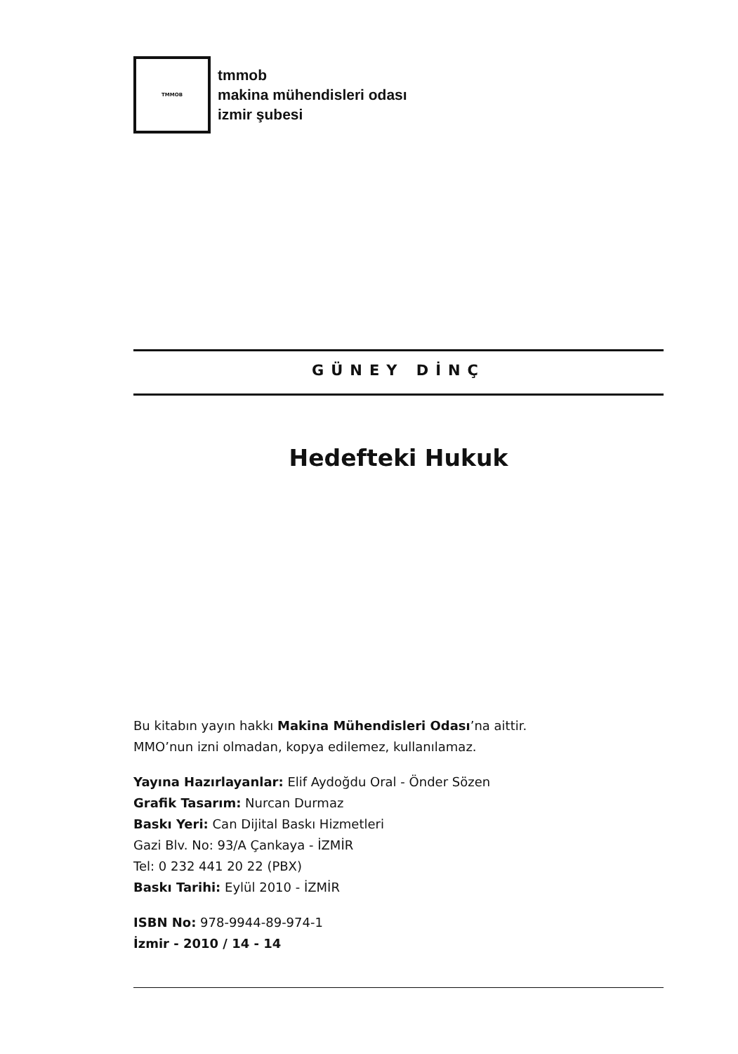TMMOB
tmmob
makina mühendisleri odası
izmir şubesi
GÜNEY DİNÇ
Hedefteki Hukuk
Bu kitabın yayın hakkı Makina Mühendisleri Odası’na aittir.
MMO’nun izni olmadan, kopya edilemez, kullanılamaz.
Yayına Hazırlayanlar: Elif Aydoğdu Oral - Önder Sözen
Grafik Tasarım: Nurcan Durmaz
Baskı Yeri: Can Dijital Baskı Hizmetleri
Gazi Blv. No: 93/A Çankaya - İZMİR
Tel: 0 232 441 20 22 (PBX)
Baskı Tarihi: Eylül 2010 - İZMİR
ISBN No: 978-9944-89-974-1
İzmir - 2010 / 14 - 14